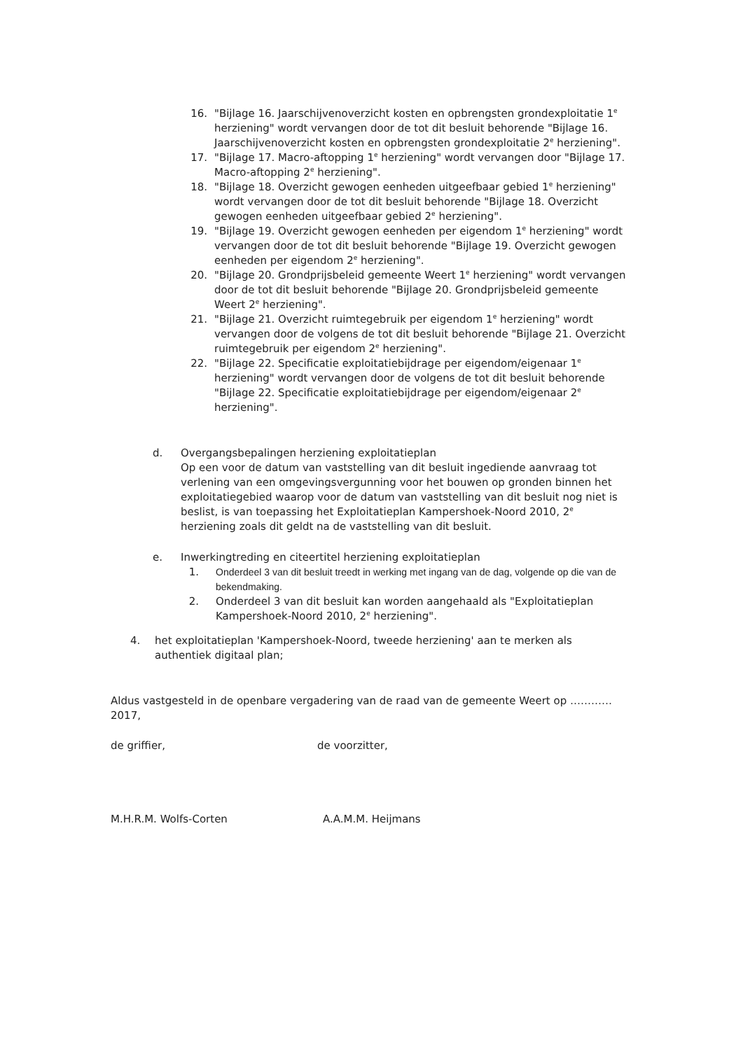16. "Bijlage 16. Jaarschijvenoverzicht kosten en opbrengsten grondexploitatie 1<sup>e</sup> herziening" wordt vervangen door de tot dit besluit behorende "Bijlage 16. Jaarschijvenoverzicht kosten en opbrengsten grondexploitatie 2<sup>e</sup> herziening".
17. "Bijlage 17. Macro-aftopping 1<sup>e</sup> herziening" wordt vervangen door "Bijlage 17. Macro-aftopping 2<sup>e</sup> herziening".
18. "Bijlage 18. Overzicht gewogen eenheden uitgeefbaar gebied 1<sup>e</sup> herziening" wordt vervangen door de tot dit besluit behorende "Bijlage 18. Overzicht gewogen eenheden uitgeefbaar gebied 2<sup>e</sup> herziening".
19. "Bijlage 19. Overzicht gewogen eenheden per eigendom 1<sup>e</sup> herziening" wordt vervangen door de tot dit besluit behorende "Bijlage 19. Overzicht gewogen eenheden per eigendom 2<sup>e</sup> herziening".
20. "Bijlage 20. Grondprijsbeleid gemeente Weert 1<sup>e</sup> herziening" wordt vervangen door de tot dit besluit behorende "Bijlage 20. Grondprijsbeleid gemeente Weert 2<sup>e</sup> herziening".
21. "Bijlage 21. Overzicht ruimtegebruik per eigendom 1<sup>e</sup> herziening" wordt vervangen door de volgens de tot dit besluit behorende "Bijlage 21. Overzicht ruimtegebruik per eigendom 2<sup>e</sup> herziening".
22. "Bijlage 22. Specificatie exploitatiebijdrage per eigendom/eigenaar 1<sup>e</sup> herziening" wordt vervangen door de volgens de tot dit besluit behorende "Bijlage 22. Specificatie exploitatiebijdrage per eigendom/eigenaar 2<sup>e</sup> herziening".
d. Overgangsbepalingen herziening exploitatieplan
Op een voor de datum van vaststelling van dit besluit ingediende aanvraag tot verlening van een omgevingsvergunning voor het bouwen op gronden binnen het exploitatiegebied waarop voor de datum van vaststelling van dit besluit nog niet is beslist, is van toepassing het Exploitatieplan Kampershoek-Noord 2010, 2<sup>e</sup> herziening zoals dit geldt na de vaststelling van dit besluit.
e. Inwerkingtreding en citeertitel herziening exploitatieplan
1. Onderdeel 3 van dit besluit treedt in werking met ingang van de dag, volgende op die van de bekendmaking.
2. Onderdeel 3 van dit besluit kan worden aangehaald als "Exploitatieplan Kampershoek-Noord 2010, 2<sup>e</sup> herziening".
4. het exploitatieplan 'Kampershoek-Noord, tweede herziening' aan te merken als authentiek digitaal plan;
Aldus vastgesteld in de openbare vergadering van de raad van de gemeente Weert op ………… 2017,
de griffier, de voorzitter,
M.H.R.M. Wolfs-Corten A.A.M.M. Heijmans